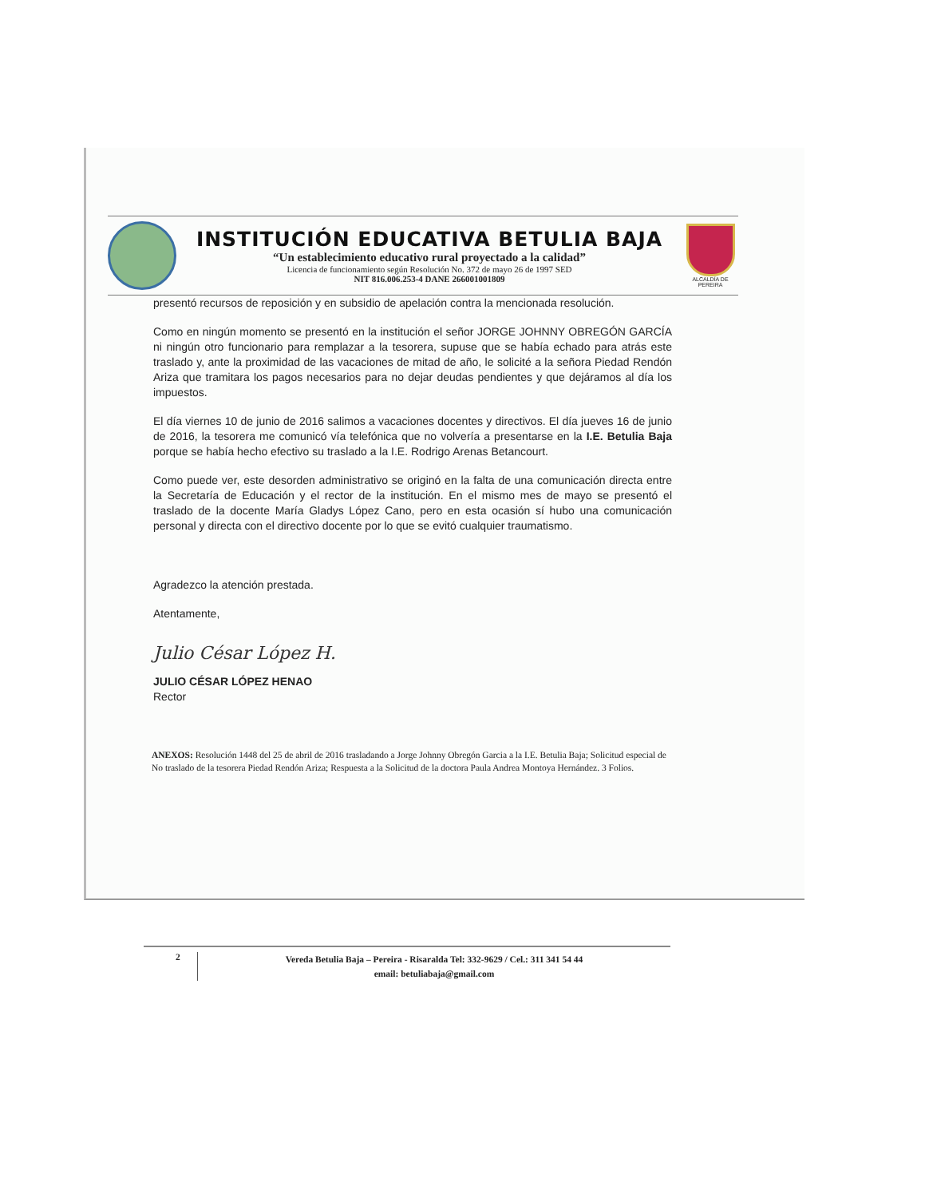INSTITUCIÓN EDUCATIVA BETULIA BAJA
“Un establecimiento educativo rural proyectado a la calidad”
Licencia de funcionamiento según Resolución No. 372 de mayo 26 de 1997 SED
NIT 816.006.253-4 DANE 266001001809
ALCALDÍA DE PEREIRA
presentó recursos de reposición y en subsidio de apelación contra la mencionada resolución.
Como en ningún momento se presentó en la institución el señor JORGE JOHNNY OBREGÓN GARCÍA ni ningún otro funcionario para remplazar a la tesorera, supuse que se había echado para atrás este traslado y, ante la proximidad de las vacaciones de mitad de año, le solicité a la señora Piedad Rendón Ariza que tramitara los pagos necesarios para no dejar deudas pendientes y que dejáramos al día los impuestos.
El día viernes 10 de junio de 2016 salimos a vacaciones docentes y directivos. El día jueves 16 de junio de 2016, la tesorera me comunicó vía telefónica que no volvería a presentarse en la I.E. Betulia Baja porque se había hecho efectivo su traslado a la I.E. Rodrigo Arenas Betancourt.
Como puede ver, este desorden administrativo se originó en la falta de una comunicación directa entre la Secretaría de Educación y el rector de la institución. En el mismo mes de mayo se presentó el traslado de la docente María Gladys López Cano, pero en esta ocasión sí hubo una comunicación personal y directa con el directivo docente por lo que se evitó cualquier traumatismo.
Agradezco la atención prestada.
Atentamente,
Julio César López H.
JULIO CÉSAR LÓPEZ HENAO
Rector
ANEXOS: Resolución 1448 del 25 de abril de 2016 trasladando a Jorge Johnny Obregón Garcia a la I.E. Betulia Baja; Solicitud especial de No traslado de la tesorera Piedad Rendón Ariza; Respuesta a la Solicitud de la doctora Paula Andrea Montoya Hernández. 3 Folios.
2
Vereda Betulia Baja – Pereira - Risaralda Tel: 332-9629 / Cel.: 311 341 54 44
email: betuliabaja@gmail.com